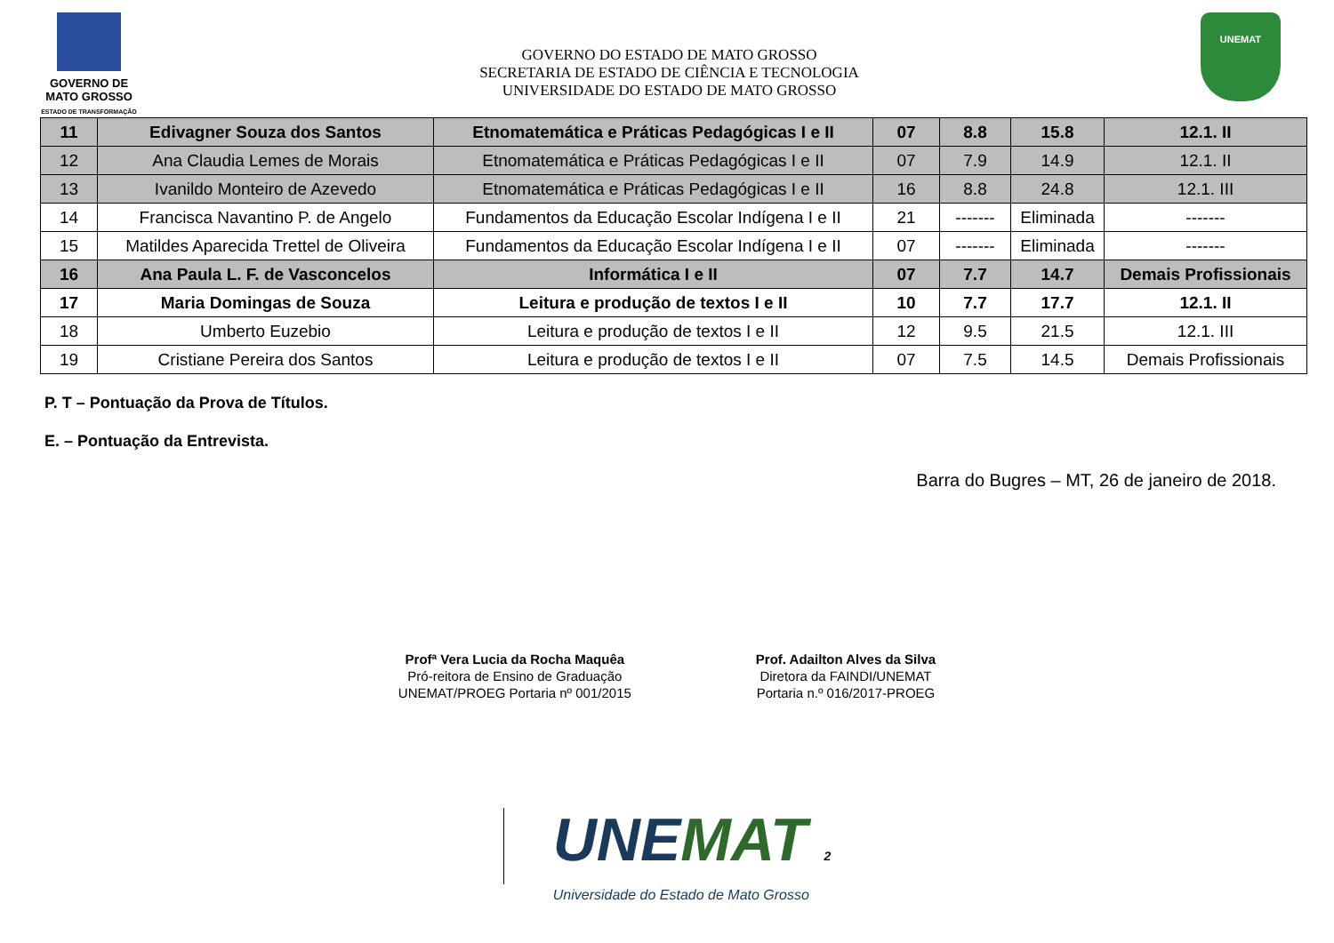GOVERNO DE
MATO GROSSO
ESTADO DE TRANSFORMAÇÃO
GOVERNO DO ESTADO DE MATO GROSSO
SECRETARIA DE ESTADO DE CIÊNCIA E TECNOLOGIA
UNIVERSIDADE DO ESTADO DE MATO GROSSO
UNEMAT
| 11 | Edivagner Souza dos Santos | Etnomatemática e Práticas Pedagógicas I e II | 07 | 8.8 | 15.8 | 12.1. II |
| 12 | Ana Claudia Lemes de Morais | Etnomatemática e Práticas Pedagógicas I e II | 07 | 7.9 | 14.9 | 12.1. II |
| 13 | Ivanildo Monteiro de Azevedo | Etnomatemática e Práticas Pedagógicas I e II | 16 | 8.8 | 24.8 | 12.1. III |
| 14 | Francisca Navantino P. de Angelo | Fundamentos da Educação Escolar Indígena I e II | 21 | ------- | Eliminada | ------- |
| 15 | Matildes Aparecida Trettel de Oliveira | Fundamentos da Educação Escolar Indígena I e II | 07 | ------- | Eliminada | ------- |
| 16 | Ana Paula L. F. de Vasconcelos | Informática I e II | 07 | 7.7 | 14.7 | Demais Profissionais |
| 17 | Maria Domingas de Souza | Leitura e produção de textos I e II | 10 | 7.7 | 17.7 | 12.1. II |
| 18 | Umberto Euzebio | Leitura e produção de textos I e II | 12 | 9.5 | 21.5 | 12.1. III |
| 19 | Cristiane Pereira dos Santos | Leitura e produção de textos I e II | 07 | 7.5 | 14.5 | Demais Profissionais |
P. T – Pontuação da Prova de Títulos.
E. – Pontuação da Entrevista.
Barra do Bugres – MT, 26 de janeiro de 2018.
Profª Vera Lucia da Rocha Maquêa
Pró-reitora de Ensino de Graduação
UNEMAT/PROEG Portaria nº 001/2015
Prof. Adailton Alves da Silva
Diretora da FAINDI/UNEMAT
Portaria n.º 016/2017-PROEG
UNEMAT 2
Universidade do Estado de Mato Grosso